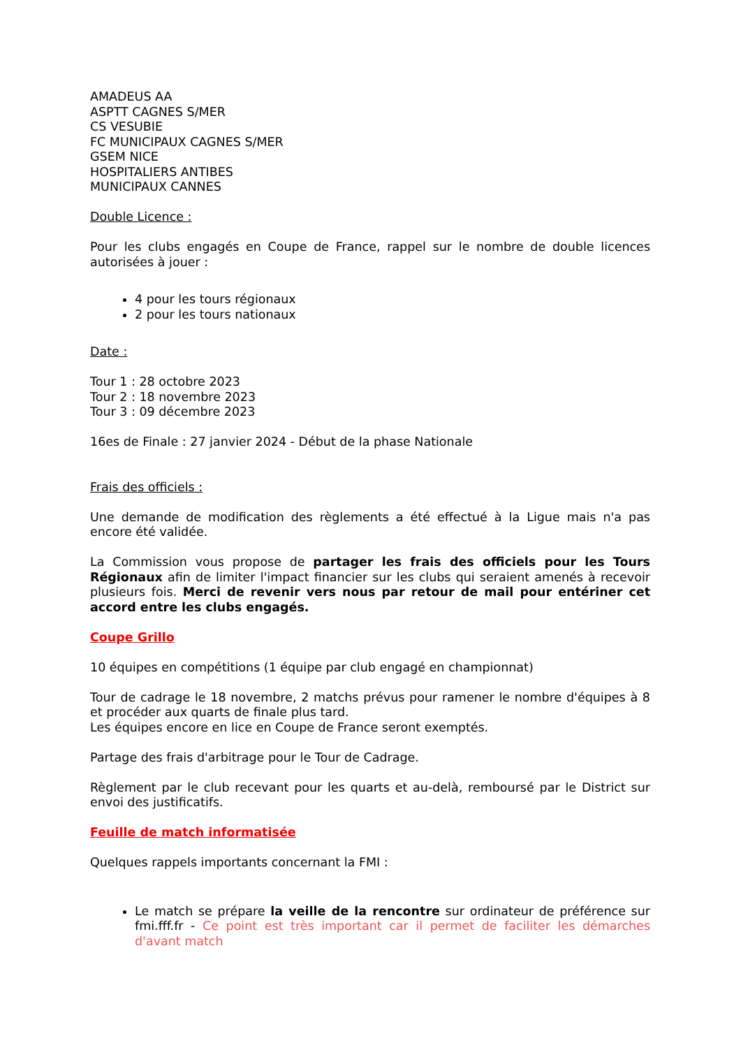AMADEUS AA
ASPTT CAGNES S/MER
CS VESUBIE
FC MUNICIPAUX CAGNES S/MER
GSEM NICE
HOSPITALIERS ANTIBES
MUNICIPAUX CANNES
Double Licence :
Pour les clubs engagés en Coupe de France, rappel sur le nombre de double licences autorisées à jouer :
4 pour les tours régionaux
2 pour les tours nationaux
Date :
Tour 1 : 28 octobre 2023
Tour 2 : 18 novembre 2023
Tour 3 : 09 décembre 2023
16es de Finale : 27 janvier 2024 - Début de la phase Nationale
Frais des officiels :
Une demande de modification des règlements a été effectué à la Ligue mais n'a pas encore été validée.
La Commission vous propose de partager les frais des officiels pour les Tours Régionaux afin de limiter l'impact financier sur les clubs qui seraient amenés à recevoir plusieurs fois. Merci de revenir vers nous par retour de mail pour entériner cet accord entre les clubs engagés.
Coupe Grillo
10 équipes en compétitions (1 équipe par club engagé en championnat)
Tour de cadrage le 18 novembre, 2 matchs prévus pour ramener le nombre d'équipes à 8 et procéder aux quarts de finale plus tard.
Les équipes encore en lice en Coupe de France seront exemptés.
Partage des frais d'arbitrage pour le Tour de Cadrage.
Règlement par le club recevant pour les quarts et au-delà, remboursé par le District sur envoi des justificatifs.
Feuille de match informatisée
Quelques rappels importants concernant la FMI :
Le match se prépare la veille de la rencontre sur ordinateur de préférence sur fmi.fff.fr - Ce point est très important car il permet de faciliter les démarches d'avant match